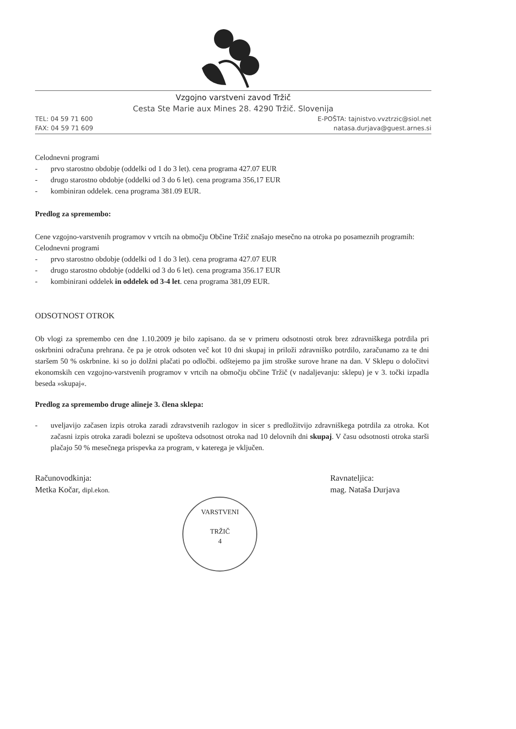Vzgojno varstveni zavod Tržič
Cesta Ste Marie aux Mines 28. 4290 Tržič. Slovenija
TEL: 04 59 71 600 E-POŠTA: tajnistvo.vvztrzic@siol.net
FAX: 04 59 71 609 natasa.durjava@guest.arnes.si
Celodnevni programi
- prvo starostno obdobje (oddelki od 1 do 3 let). cena programa 427.07 EUR
- drugo starostno obdobje (oddelki od 3 do 6 let). cena programa 356,17 EUR
- kombiniran oddelek. cena programa 381.09 EUR.
Predlog za spremembo:
Cene vzgojno-varstvenih programov v vrtcih na območju Občine Tržič znašajo mesečno na otroka po posameznih programih:
Celodnevni programi
- prvo starostno obdobje (oddelki od 1 do 3 let). cena programa 427.07 EUR
- drugo starostno obdobje (oddelki od 3 do 6 let). cena programa 356.17 EUR
- kombinirani oddelek in oddelek od 3-4 let. cena programa 381,09 EUR.
ODSOTNOST OTROK
Ob vlogi za spremembo cen dne 1.10.2009 je bilo zapisano. da se v primeru odsotnosti otrok brez zdravniškega potrdila pri oskrbnini odračuna prehrana. če pa je otrok odsoten več kot 10 dni skupaj in priloži zdravniško potrdilo, zaračunamo za te dni staršem 50 % oskrbnine. ki so jo dolžni plačati po odločbi. odštejemo pa jim stroške surove hrane na dan. V Sklepu o določitvi ekonomskih cen vzgojno-varstvenih programov v vrtcih na območju občine Tržič (v nadaljevanju: sklepu) je v 3. točki izpadla beseda »skupaj«.
Predlog za spremembo druge alineje 3. člena sklepa:
- uveljavijo začasen izpis otroka zaradi zdravstvenih razlogov in sicer s predložitvijo zdravniškega potrdila za otroka. Kot začasni izpis otroka zaradi bolezni se upošteva odsotnost otroka nad 10 delovnih dni skupaj. V času odsotnosti otroka starši plačajo 50 % mesečnega prispevka za program, v katerega je vključen.
Računovodkinja:
Metka Kočar, dipl.ekon.
VARSTVENI
TRŽIČ
4
Ravnateljica:
mag. Nataša Durjava